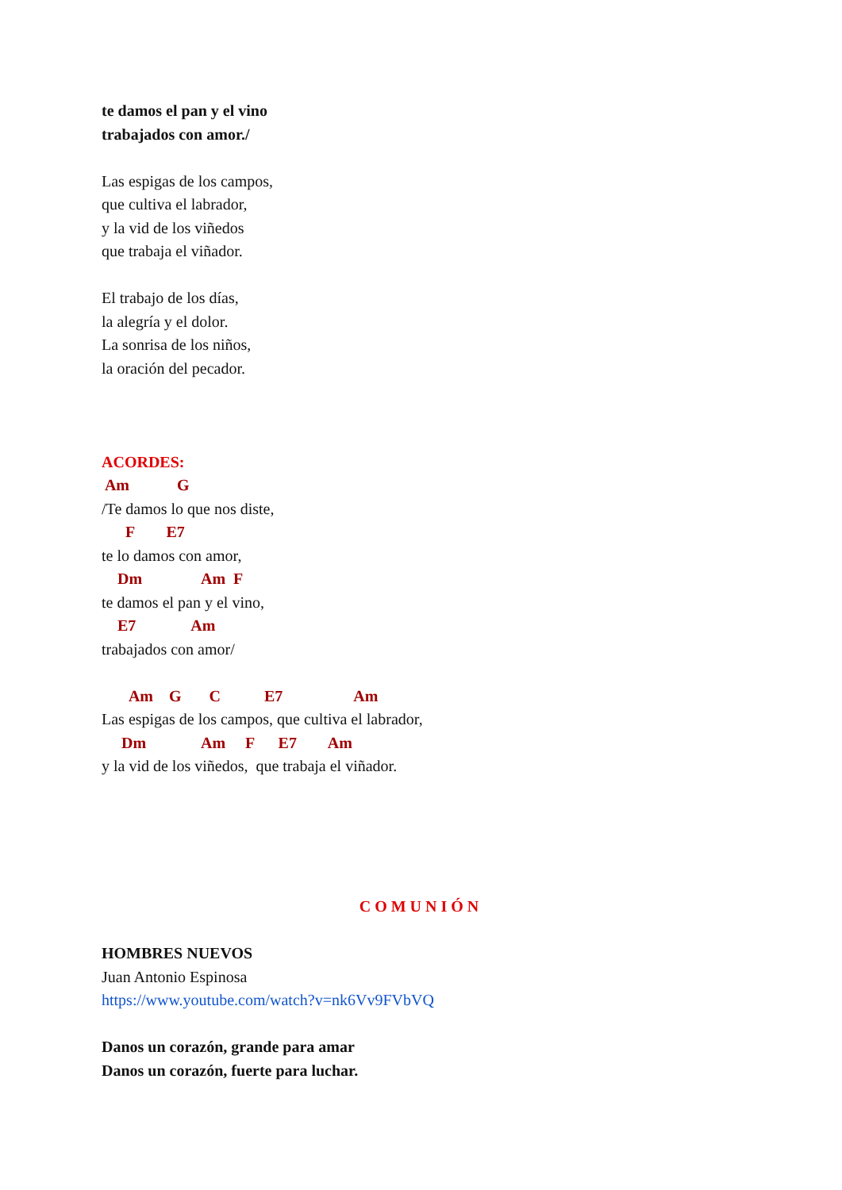te damos el pan y el vino
trabajados con amor./
Las espigas de los campos,
que cultiva el labrador,
y la vid de los viñedos
que trabaja el viñador.
El trabajo de los días,
la alegría y el dolor.
La sonrisa de los niños,
la oración del pecador.
ACORDES:
Am G
/Te damos lo que nos diste,
F E7
te lo damos con amor,
Dm Am F
te damos el pan y el vino,
E7 Am
trabajados con amor/
Am G C E7 Am
Las espigas de los campos, que cultiva el labrador,
Dm Am F E7 Am
y la vid de los viñedos, que trabaja el viñador.
COMUNIÓN
HOMBRES NUEVOS
Juan Antonio Espinosa
https://www.youtube.com/watch?v=nk6Vv9FVbVQ
Danos un corazón, grande para amar
Danos un corazón, fuerte para luchar.